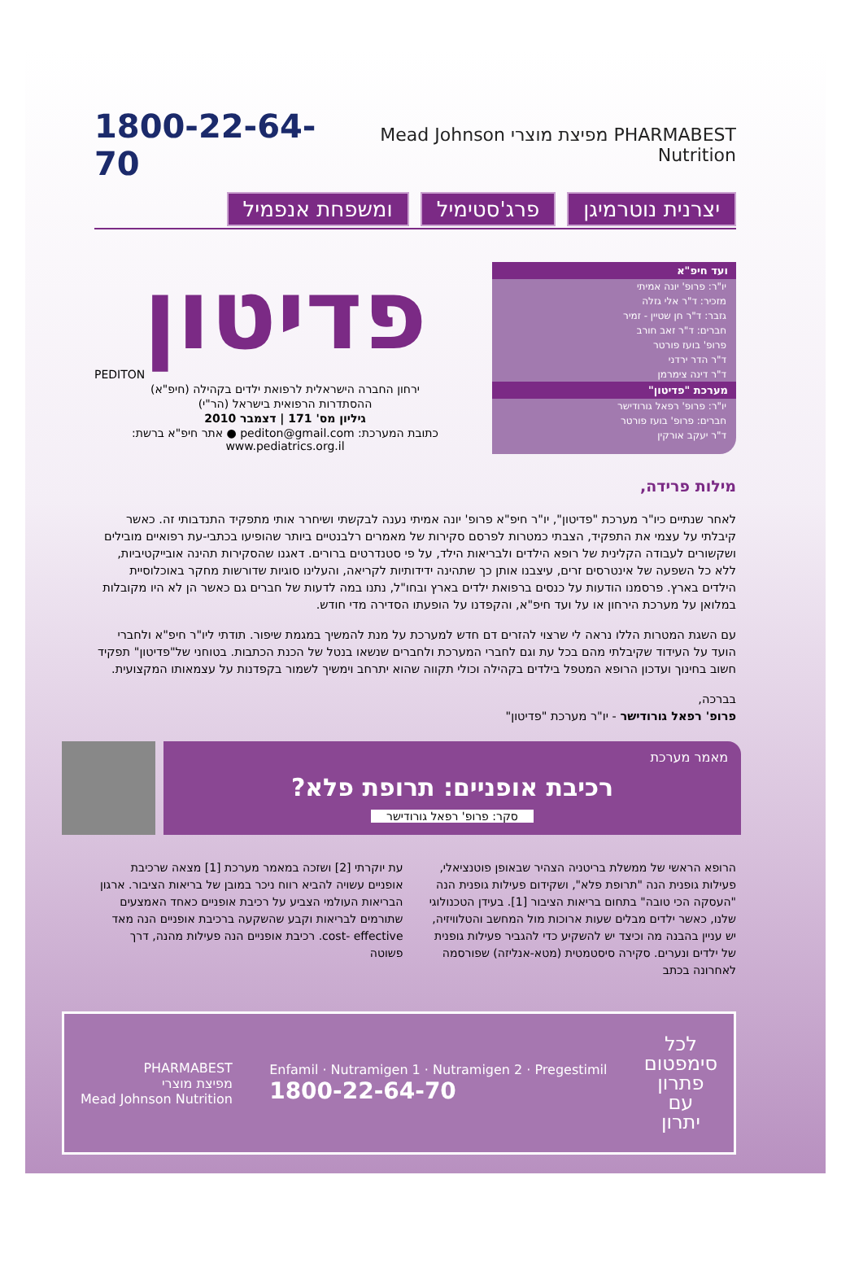PHARMABEST מפיצת מוצרי Mead Johnson Nutrition
1800-22-64-70
יצרנית נוטרמיגן פרג'סטימיל ומשפחת אנפמיל
ועד חיפ"א
יו"ר: פרופ' יונה אמיתי
מזכיר: ד"ר אלי גזלה
גזבר: ד"ר חן שטיין - זמיר
חברים: ד"ר זאב חורב
פרופ' בועז פורטר
ד"ר הדר ירדני
ד"ר דינה צימרמן
מערכת "פדיטון"
יו"ר: פרופ' רפאל גורודישר
חברים: פרופ' בועז פורטר
ד"ר יעקב אורקין
פדיטון
PEDITON
ירחון החברה הישראלית לרפואת ילדים בקהילה (חיפ"א)
ההסתדרות הרפואית בישראל (הר"י)
גיליון מס' 171 | דצמבר 2010
כתובת המערכת: pediton@gmail.com ● אתר חיפ"א ברשת: www.pediatrics.org.il
מילות פרידה,
לאחר שנתיים כיו"ר מערכת "פדיטון", יו"ר חיפ"א פרופ' יונה אמיתי נענה לבקשתי ושיחרר אותי מתפקיד התנדבותי זה. כאשר קיבלתי על עצמי את התפקיד, הצבתי כמטרות לפרסם סקירות של מאמרים רלבנטיים ביותר שהופיעו בכתבי-עת רפואיים מובילים ושקשורים לעבודה הקלינית של רופא הילדים ולבריאות הילד, על פי סטנדרטים ברורים. דאגנו שהסקירות תהינה אובייקטיביות, ללא כל השפעה של אינטרסים זרים, עיצבנו אותן כך שתהינה ידידותיות לקריאה, והעלינו סוגיות שדורשות מחקר באוכלוסיית הילדים בארץ. פרסמנו הודעות על כנסים ברפואת ילדים בארץ ובחו"ל, נתנו במה לדעות של חברים גם כאשר הן לא היו מקובלות במלואן על מערכת הירחון או על ועד חיפ"א, והקפדנו על הופעתו הסדירה מדי חודש.
עם השגת המטרות הללו נראה לי שרצוי להזרים דם חדש למערכת על מנת להמשיך במגמת שיפור. תודתי ליו"ר חיפ"א ולחברי הועד על העידוד שקיבלתי מהם בכל עת וגם לחברי המערכת ולחברים שנשאו בנטל של הכנת הכתבות. בטוחני של"פדיטון" תפקיד חשוב בחינוך ועדכון הרופא המטפל בילדים בקהילה וכולי תקווה שהוא יתרחב וימשיך לשמור בקפדנות על עצמאותו המקצועית.
בברכה,
פרופ' רפאל גורודישר - יו"ר מערכת "פדיטון"
מאמר מערכת
רכיבת אופניים: תרופת פלא?
סקר: פרופ' רפאל גורודישר
הרופא הראשי של ממשלת בריטניה הצהיר שבאופן פוטנציאלי, פעילות גופנית הנה "תרופת פלא", ושקידום פעילות גופנית הנה "העסקה הכי טובה" בתחום בריאות הציבור [1]. בעידן הטכנולוגי שלנו, כאשר ילדים מבלים שעות ארוכות מול המחשב והטלוויזיה, יש עניין בהבנה מה וכיצד יש להשקיע כדי להגביר פעילות גופנית של ילדים ונערים. סקירה סיסטמטית (מטא-אנליזה) שפורסמה לאחרונה בכתב
עת יוקרתי [2] ושזכה במאמר מערכת [1] מצאה שרכיבת אופניים עשויה להביא רווח ניכר במובן של בריאות הציבור. ארגון הבריאות העולמי הצביע על רכיבת אופניים כאחד האמצעים שתורמים לבריאות וקבע שהשקעה ברכיבת אופניים הנה מאד cost- effective. רכיבת אופניים הנה פעילות מהנה, דרך פשוטה
לכל
סימפטום
פתרון
עם
יתרון
Enfamil · Nutramigen 1 · Nutramigen 2 · Pregestimil
1800-22-64-70
PHARMABEST
מפיצת מוצרי
Mead Johnson Nutrition